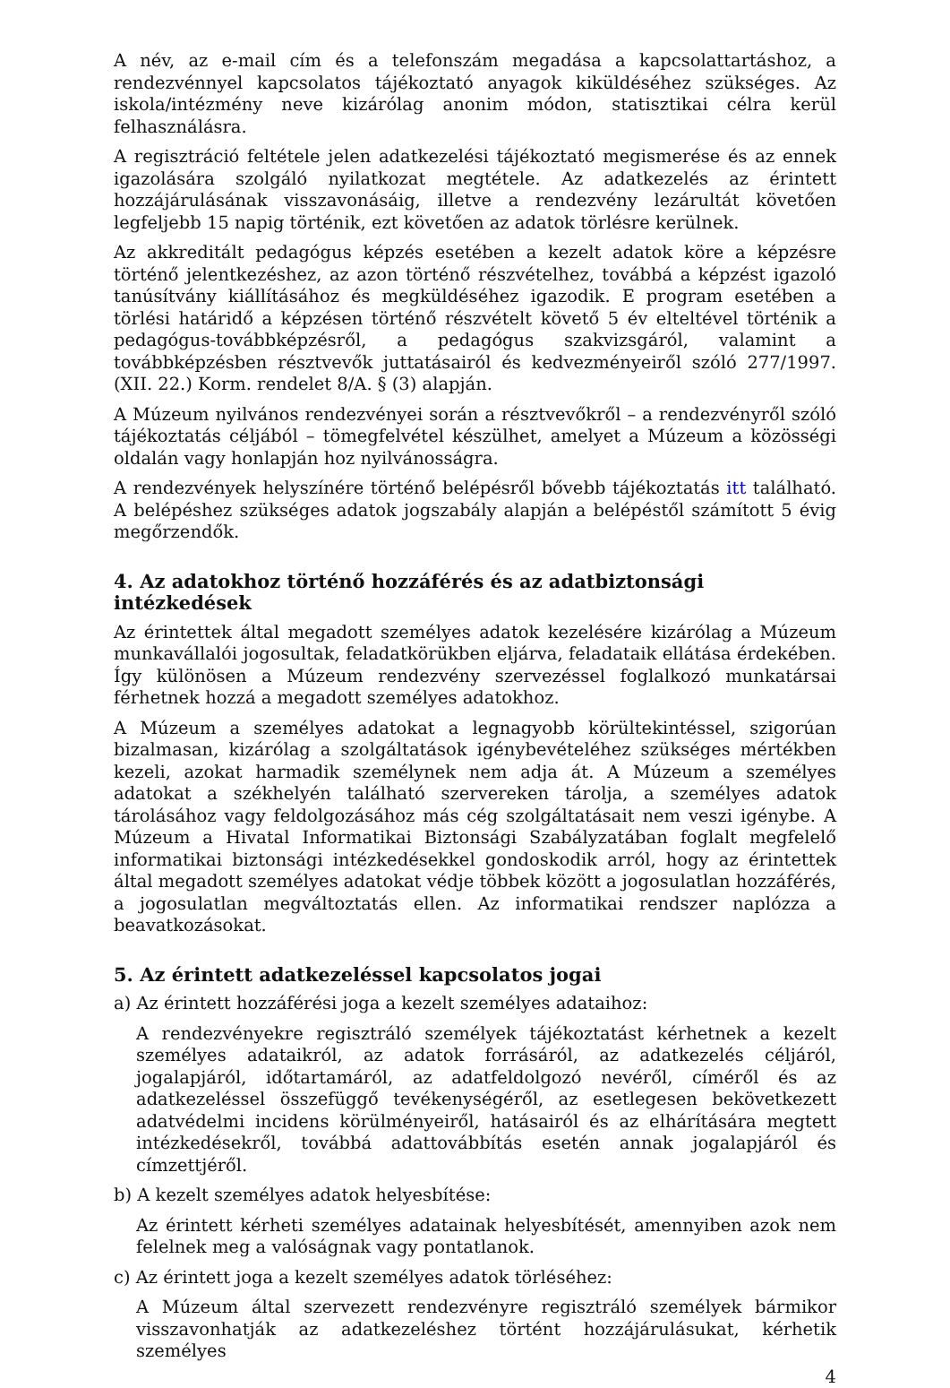A név, az e-mail cím és a telefonszám megadása a kapcsolattartáshoz, a rendezvénnyel kapcsolatos tájékoztató anyagok kiküldéséhez szükséges. Az iskola/intézmény neve kizárólag anonim módon, statisztikai célra kerül felhasználásra.
A regisztráció feltétele jelen adatkezelési tájékoztató megismerése és az ennek igazolására szolgáló nyilatkozat megtétele. Az adatkezelés az érintett hozzájárulásának visszavonásáig, illetve a rendezvény lezárultát követően legfeljebb 15 napig történik, ezt követően az adatok törlésre kerülnek.
Az akkreditált pedagógus képzés esetében a kezelt adatok köre a képzésre történő jelentkezéshez, az azon történő részvételhez, továbbá a képzést igazoló tanúsítvány kiállításához és megküldéséhez igazodik. E program esetében a törlési határidő a képzésen történő részvételt követő 5 év elteltével történik a pedagógus-továbbképzésről, a pedagógus szakvizsgáról, valamint a továbbképzésben résztvevők juttatásairól és kedvezményeiről szóló 277/1997. (XII. 22.) Korm. rendelet 8/A. § (3) alapján.
A Múzeum nyilvános rendezvényei során a résztvevőkről – a rendezvényről szóló tájékoztatás céljából – tömegfelvétel készülhet, amelyet a Múzeum a közösségi oldalán vagy honlapján hoz nyilvánosságra.
A rendezvények helyszínére történő belépésről bővebb tájékoztatás itt található. A belépéshez szükséges adatok jogszabály alapján a belépéstől számított 5 évig megőrzendők.
4. Az adatokhoz történő hozzáférés és az adatbiztonsági intézkedések
Az érintettek által megadott személyes adatok kezelésére kizárólag a Múzeum munkavállalói jogosultak, feladatkörükben eljárva, feladataik ellátása érdekében. Így különösen a Múzeum rendezvény szervezéssel foglalkozó munkatársai férhetnek hozzá a megadott személyes adatokhoz.
A Múzeum a személyes adatokat a legnagyobb körültekintéssel, szigorúan bizalmasan, kizárólag a szolgáltatások igénybevételéhez szükséges mértékben kezeli, azokat harmadik személynek nem adja át. A Múzeum a személyes adatokat a székhelyén található szervereken tárolja, a személyes adatok tárolásához vagy feldolgozásához más cég szolgáltatásait nem veszi igénybe. A Múzeum a Hivatal Informatikai Biztonsági Szabályzatában foglalt megfelelő informatikai biztonsági intézkedésekkel gondoskodik arról, hogy az érintettek által megadott személyes adatokat védje többek között a jogosulatlan hozzáférés, a jogosulatlan megváltoztatás ellen. Az informatikai rendszer naplózza a beavatkozásokat.
5. Az érintett adatkezeléssel kapcsolatos jogai
a) Az érintett hozzáférési joga a kezelt személyes adataihoz:
A rendezvényekre regisztráló személyek tájékoztatást kérhetnek a kezelt személyes adataikról, az adatok forrásáról, az adatkezelés céljáról, jogalapjáról, időtartamáról, az adatfeldolgozó nevéről, címéről és az adatkezeléssel összefüggő tevékenységéről, az esetlegesen bekövetkezett adatvédelmi incidens körülményeiről, hatásairól és az elhárítására megtett intézkedésekről, továbbá adattovábbítás esetén annak jogalapjáról és címzettjéről.
b) A kezelt személyes adatok helyesbítése:
Az érintett kérheti személyes adatainak helyesbítését, amennyiben azok nem felelnek meg a valóságnak vagy pontatlanok.
c) Az érintett joga a kezelt személyes adatok törléséhez:
A Múzeum által szervezett rendezvényre regisztráló személyek bármikor visszavonhatják az adatkezeléshez történt hozzájárulásukat, kérhetik személyes
4